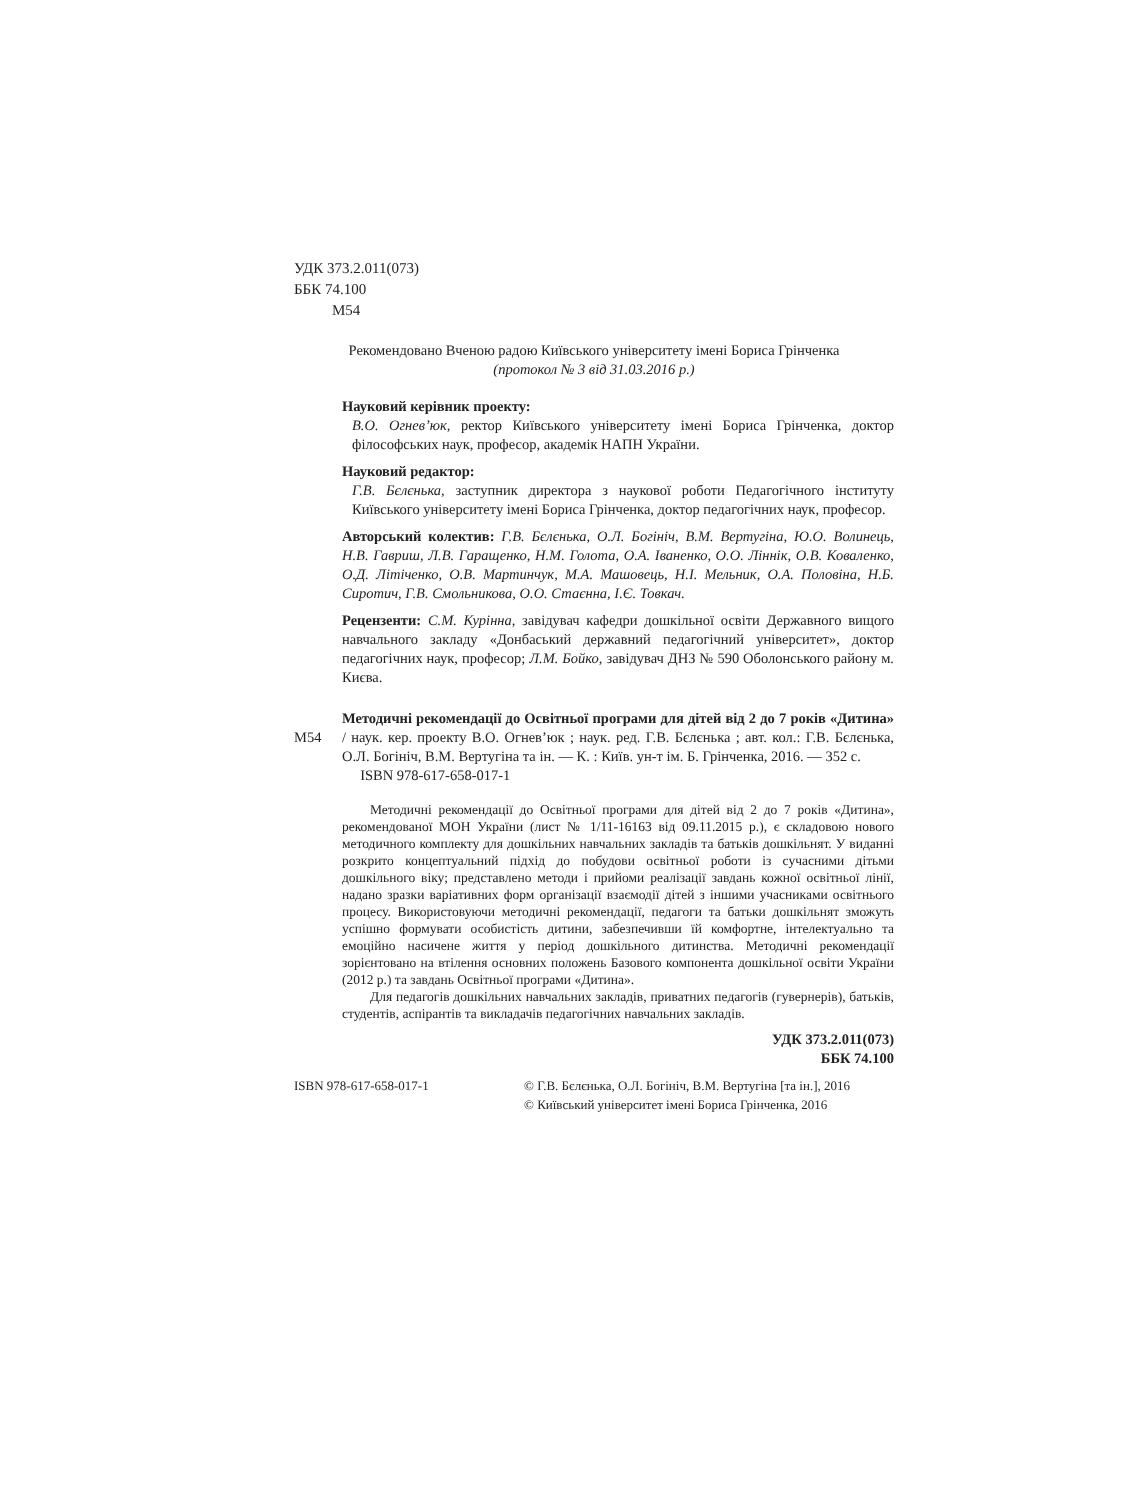УДК 373.2.011(073)
ББК 74.100
М54
Рекомендовано Вченою радою Київського університету імені Бориса Грінченка
(протокол № 3 від 31.03.2016 р.)
Науковий керівник проекту:
В.О. Огнев’юк, ректор Київського університету імені Бориса Грінченка, доктор філософських наук, професор, академік НАПН України.
Науковий редактор:
Г.В. Бєлєнька, заступник директора з наукової роботи Педагогічного інституту Київського університету імені Бориса Грінченка, доктор педагогічних наук, професор.
Авторський колектив: Г.В. Бєлєнька, О.Л. Богініч, В.М. Вертугіна, Ю.О. Волинець, Н.В. Гавриш, Л.В. Гаращенко, Н.М. Голота, О.А. Іваненко, О.О. Ліннік, О.В. Коваленко, О.Д. Літіченко, О.В. Мартинчук, М.А. Машовець, Н.І. Мельник, О.А. Половіна, Н.Б. Сиротич, Г.В. Смольникова, О.О. Стаєнна, І.Є. Товкач.
Рецензенти: С.М. Курінна, завідувач кафедри дошкільної освіти Державного вищого навчального закладу «Донбаський державний педагогічний університет», доктор педагогічних наук, професор; Л.М. Бойко, завідувач ДНЗ № 590 Оболонського району м. Києва.
М54
Методичні рекомендації до Освітньої програми для дітей від 2 до 7 років «Дитина» / наук. кер. проекту В.О. Огнев’юк ; наук. ред. Г.В. Бєлєнька ; авт. кол.: Г.В. Бєлєнька, О.Л. Богініч, В.М. Вертугіна та ін. — К. : Київ. ун-т ім. Б. Грінченка, 2016. — 352 с.
ISBN 978-617-658-017-1
Методичні рекомендації до Освітньої програми для дітей від 2 до 7 років «Дитина», рекомендованої МОН України (лист № 1/11-16163 від 09.11.2015 р.), є складовою нового методичного комплекту для дошкільних навчальних закладів та батьків дошкільнят. У виданні розкрито концептуальний підхід до побудови освітньої роботи із сучасними дітьми дошкільного віку; представлено методи і прийоми реалізації завдань кожної освітньої лінії, надано зразки варіативних форм організації взаємодії дітей з іншими учасниками освітнього процесу. Використовуючи методичні рекомендації, педагоги та батьки дошкільнят зможуть успішно формувати особистість дитини, забезпечивши їй комфортне, інтелектуально та емоційно насичене життя у період дошкільного дитинства. Методичні рекомендації зорієнтовано на втілення основних положень Базового компонента дошкільної освіти України (2012 р.) та завдань Освітньої програми «Дитина».
Для педагогів дошкільних навчальних закладів, приватних педагогів (гувернерів), батьків, студентів, аспірантів та викладачів педагогічних навчальних закладів.
УДК 373.2.011(073)
ББК 74.100
ISBN 978-617-658-017-1 © Г.В. Бєлєнька, О.Л. Богініч, В.М. Вертугіна [та ін.], 2016
© Київський університет імені Бориса Грінченка, 2016